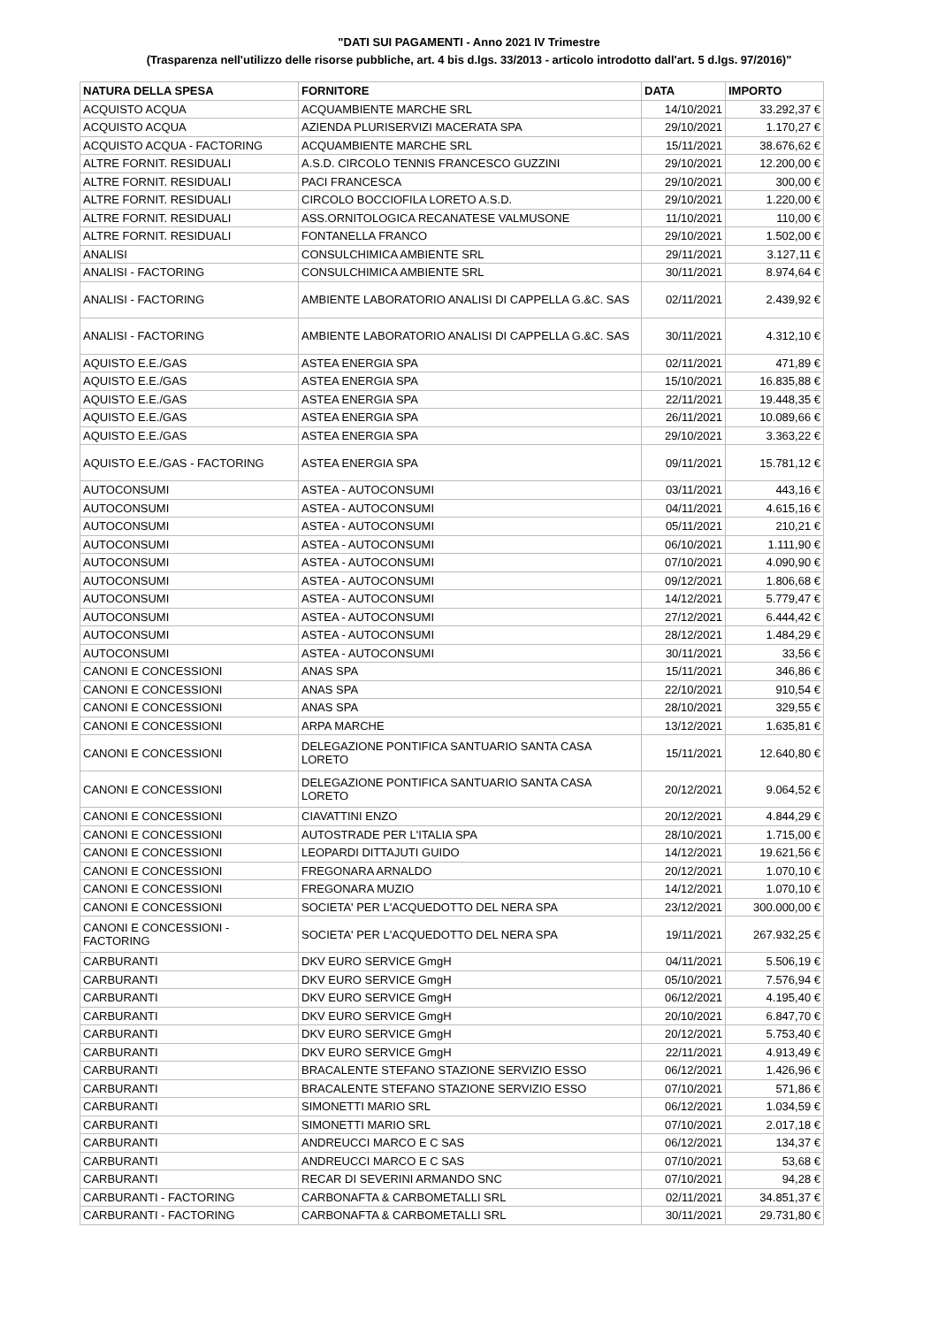"DATI SUI PAGAMENTI - Anno 2021 IV Trimestre
(Trasparenza nell'utilizzo delle risorse pubbliche, art. 4 bis d.lgs. 33/2013 - articolo introdotto dall'art. 5 d.lgs. 97/2016)"
| NATURA DELLA SPESA | FORNITORE | DATA | IMPORTO |
| --- | --- | --- | --- |
| ACQUISTO ACQUA | ACQUAMBIENTE MARCHE SRL | 14/10/2021 | 33.292,37 € |
| ACQUISTO ACQUA | AZIENDA PLURISERVIZI MACERATA SPA | 29/10/2021 | 1.170,27 € |
| ACQUISTO ACQUA - FACTORING | ACQUAMBIENTE MARCHE SRL | 15/11/2021 | 38.676,62 € |
| ALTRE FORNIT. RESIDUALI | A.S.D. CIRCOLO TENNIS FRANCESCO GUZZINI | 29/10/2021 | 12.200,00 € |
| ALTRE FORNIT. RESIDUALI | PACI FRANCESCA | 29/10/2021 | 300,00 € |
| ALTRE FORNIT. RESIDUALI | CIRCOLO BOCCIOFILA LORETO A.S.D. | 29/10/2021 | 1.220,00 € |
| ALTRE FORNIT. RESIDUALI | ASS.ORNITOLOGICA RECANATESE VALMUSONE | 11/10/2021 | 110,00 € |
| ALTRE FORNIT. RESIDUALI | FONTANELLA FRANCO | 29/10/2021 | 1.502,00 € |
| ANALISI | CONSULCHIMICA AMBIENTE SRL | 29/11/2021 | 3.127,11 € |
| ANALISI - FACTORING | CONSULCHIMICA AMBIENTE SRL | 30/11/2021 | 8.974,64 € |
| ANALISI - FACTORING | AMBIENTE LABORATORIO ANALISI DI CAPPELLA G.&C. SAS | 02/11/2021 | 2.439,92 € |
| ANALISI - FACTORING | AMBIENTE LABORATORIO ANALISI DI CAPPELLA G.&C. SAS | 30/11/2021 | 4.312,10 € |
| AQUISTO E.E./GAS | ASTEA ENERGIA SPA | 02/11/2021 | 471,89 € |
| AQUISTO E.E./GAS | ASTEA ENERGIA SPA | 15/10/2021 | 16.835,88 € |
| AQUISTO E.E./GAS | ASTEA ENERGIA SPA | 22/11/2021 | 19.448,35 € |
| AQUISTO E.E./GAS | ASTEA ENERGIA SPA | 26/11/2021 | 10.089,66 € |
| AQUISTO E.E./GAS | ASTEA ENERGIA SPA | 29/10/2021 | 3.363,22 € |
| AQUISTO E.E./GAS - FACTORING | ASTEA ENERGIA SPA | 09/11/2021 | 15.781,12 € |
| AUTOCONSUMI | ASTEA - AUTOCONSUMI | 03/11/2021 | 443,16 € |
| AUTOCONSUMI | ASTEA - AUTOCONSUMI | 04/11/2021 | 4.615,16 € |
| AUTOCONSUMI | ASTEA - AUTOCONSUMI | 05/11/2021 | 210,21 € |
| AUTOCONSUMI | ASTEA - AUTOCONSUMI | 06/10/2021 | 1.111,90 € |
| AUTOCONSUMI | ASTEA - AUTOCONSUMI | 07/10/2021 | 4.090,90 € |
| AUTOCONSUMI | ASTEA - AUTOCONSUMI | 09/12/2021 | 1.806,68 € |
| AUTOCONSUMI | ASTEA - AUTOCONSUMI | 14/12/2021 | 5.779,47 € |
| AUTOCONSUMI | ASTEA - AUTOCONSUMI | 27/12/2021 | 6.444,42 € |
| AUTOCONSUMI | ASTEA - AUTOCONSUMI | 28/12/2021 | 1.484,29 € |
| AUTOCONSUMI | ASTEA - AUTOCONSUMI | 30/11/2021 | 33,56 € |
| CANONI E CONCESSIONI | ANAS SPA | 15/11/2021 | 346,86 € |
| CANONI E CONCESSIONI | ANAS SPA | 22/10/2021 | 910,54 € |
| CANONI E CONCESSIONI | ANAS SPA | 28/10/2021 | 329,55 € |
| CANONI E CONCESSIONI | ARPA MARCHE | 13/12/2021 | 1.635,81 € |
| CANONI E CONCESSIONI | DELEGAZIONE PONTIFICA SANTUARIO SANTA CASA LORETO | 15/11/2021 | 12.640,80 € |
| CANONI E CONCESSIONI | DELEGAZIONE PONTIFICA SANTUARIO SANTA CASA LORETO | 20/12/2021 | 9.064,52 € |
| CANONI E CONCESSIONI | CIAVATTINI ENZO | 20/12/2021 | 4.844,29 € |
| CANONI E CONCESSIONI | AUTOSTRADE PER L'ITALIA SPA | 28/10/2021 | 1.715,00 € |
| CANONI E CONCESSIONI | LEOPARDI DITTAJUTI GUIDO | 14/12/2021 | 19.621,56 € |
| CANONI E CONCESSIONI | FREGONARA ARNALDO | 20/12/2021 | 1.070,10 € |
| CANONI E CONCESSIONI | FREGONARA MUZIO | 14/12/2021 | 1.070,10 € |
| CANONI E CONCESSIONI | SOCIETA' PER L'ACQUEDOTTO DEL NERA SPA | 23/12/2021 | 300.000,00 € |
| CANONI E CONCESSIONI - FACTORING | SOCIETA' PER L'ACQUEDOTTO DEL NERA SPA | 19/11/2021 | 267.932,25 € |
| CARBURANTI | DKV EURO SERVICE GmgH | 04/11/2021 | 5.506,19 € |
| CARBURANTI | DKV EURO SERVICE GmgH | 05/10/2021 | 7.576,94 € |
| CARBURANTI | DKV EURO SERVICE GmgH | 06/12/2021 | 4.195,40 € |
| CARBURANTI | DKV EURO SERVICE GmgH | 20/10/2021 | 6.847,70 € |
| CARBURANTI | DKV EURO SERVICE GmgH | 20/12/2021 | 5.753,40 € |
| CARBURANTI | DKV EURO SERVICE GmgH | 22/11/2021 | 4.913,49 € |
| CARBURANTI | BRACALENTE STEFANO STAZIONE SERVIZIO ESSO | 06/12/2021 | 1.426,96 € |
| CARBURANTI | BRACALENTE STEFANO STAZIONE SERVIZIO ESSO | 07/10/2021 | 571,86 € |
| CARBURANTI | SIMONETTI MARIO SRL | 06/12/2021 | 1.034,59 € |
| CARBURANTI | SIMONETTI MARIO SRL | 07/10/2021 | 2.017,18 € |
| CARBURANTI | ANDREUCCI MARCO E C SAS | 06/12/2021 | 134,37 € |
| CARBURANTI | ANDREUCCI MARCO E C SAS | 07/10/2021 | 53,68 € |
| CARBURANTI | RECAR DI SEVERINI ARMANDO SNC | 07/10/2021 | 94,28 € |
| CARBURANTI - FACTORING | CARBONAFTA & CARBOMETALLI SRL | 02/11/2021 | 34.851,37 € |
| CARBURANTI - FACTORING | CARBONAFTA & CARBOMETALLI SRL | 30/11/2021 | 29.731,80 € |